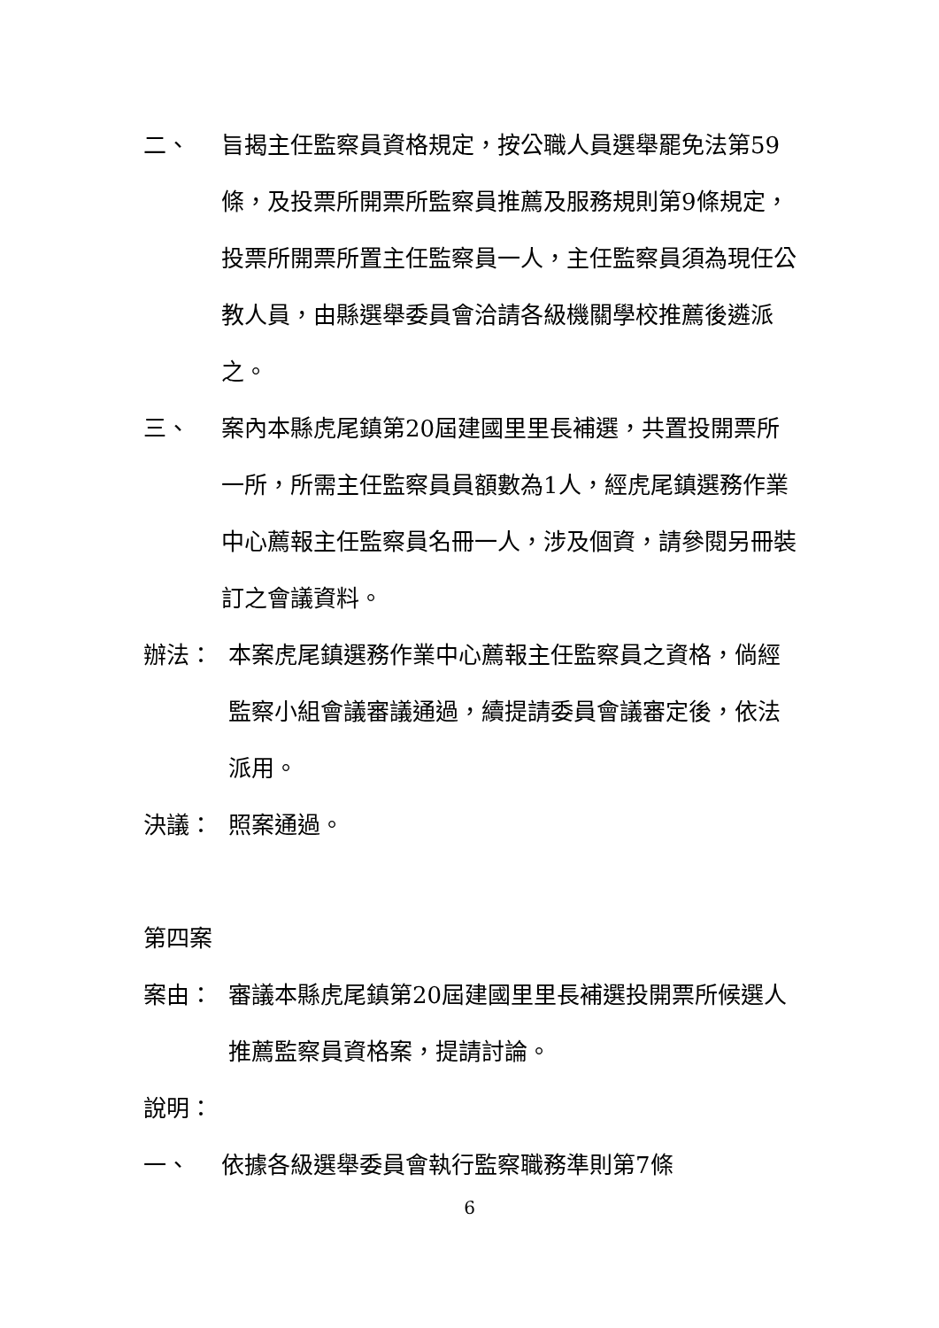二、 旨揭主任監察員資格規定，按公職人員選舉罷免法第59條，及投票所開票所監察員推薦及服務規則第9條規定，投票所開票所置主任監察員一人，主任監察員須為現任公教人員，由縣選舉委員會洽請各級機關學校推薦後遴派之。
三、 案內本縣虎尾鎮第20屆建國里里長補選，共置投開票所一所，所需主任監察員員額數為1人，經虎尾鎮選務作業中心薦報主任監察員名冊一人，涉及個資，請參閱另冊裝訂之會議資料。
辦法： 本案虎尾鎮選務作業中心薦報主任監察員之資格，倘經監察小組會議審議通過，續提請委員會議審定後，依法派用。
決議： 照案通過。
第四案
案由： 審議本縣虎尾鎮第20屆建國里里長補選投開票所候選人推薦監察員資格案，提請討論。
說明：
一、 依據各級選舉委員會執行監察職務準則第7條
6